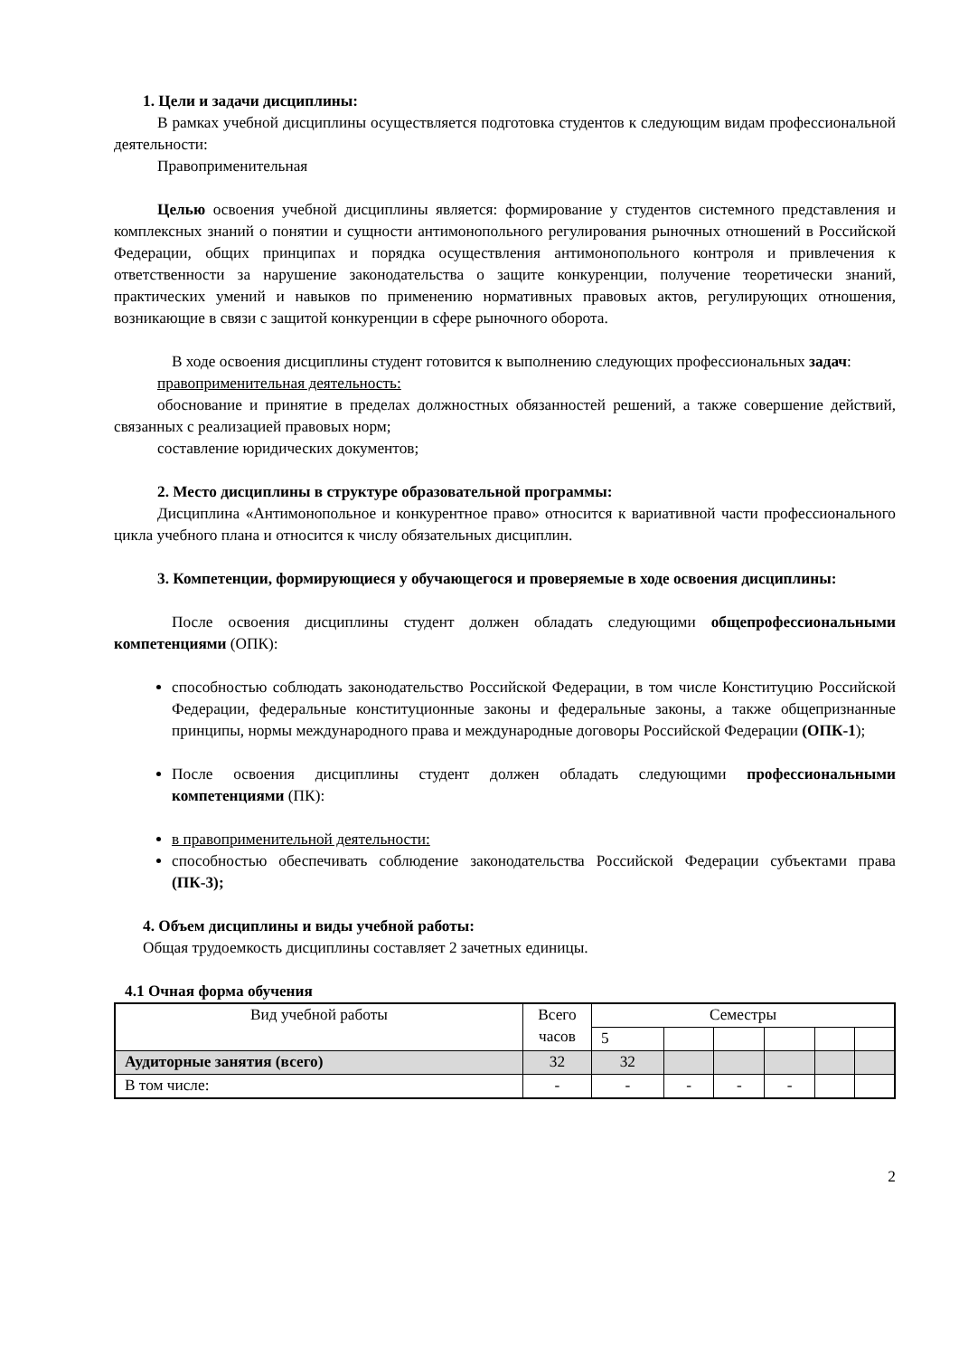1. Цели и задачи дисциплины:
В рамках учебной дисциплины осуществляется подготовка студентов к следующим видам профессиональной деятельности:
Правоприменительная
Целью освоения учебной дисциплины является: формирование у студентов системного представления и комплексных знаний о понятии и сущности антимонопольного регулирования рыночных отношений в Российской Федерации, общих принципах и порядка осуществления антимонопольного контроля и привлечения к ответственности за нарушение законодательства о защите конкуренции, получение теоретически знаний, практических умений и навыков по применению нормативных правовых актов, регулирующих отношения, возникающие в связи с защитой конкуренции в сфере рыночного оборота.
В ходе освоения дисциплины студент готовится к выполнению следующих профессиональных задач:
правоприменительная деятельность:
обоснование и принятие в пределах должностных обязанностей решений, а также совершение действий, связанных с реализацией правовых норм;
составление юридических документов;
2. Место дисциплины в структуре образовательной программы:
Дисциплина «Антимонопольное и конкурентное право» относится к вариативной части профессионального цикла учебного плана и относится к числу обязательных дисциплин.
3. Компетенции, формирующиеся у обучающегося и проверяемые в ходе освоения дисциплины:
После освоения дисциплины студент должен обладать следующими общепрофессиональными компетенциями (ОПК):
способностью соблюдать законодательство Российской Федерации, в том числе Конституцию Российской Федерации, федеральные конституционные законы и федеральные законы, а также общепризнанные принципы, нормы международного права и международные договоры Российской Федерации (ОПК-1);
После освоения дисциплины студент должен обладать следующими профессиональными компетенциями (ПК):
в правоприменительной деятельности:
способностью обеспечивать соблюдение законодательства Российской Федерации субъектами права (ПК-3);
4. Объем дисциплины и виды учебной работы:
Общая трудоемкость дисциплины составляет 2 зачетных единицы.
4.1 Очная форма обучения
| Вид учебной работы | Всего часов | Семестры | | | | | |
| | | 5 | | | | | |
| Аудиторные занятия (всего) | 32 | 32 | | | | | |
| В том числе: | - | - | - | - | - | | |
2